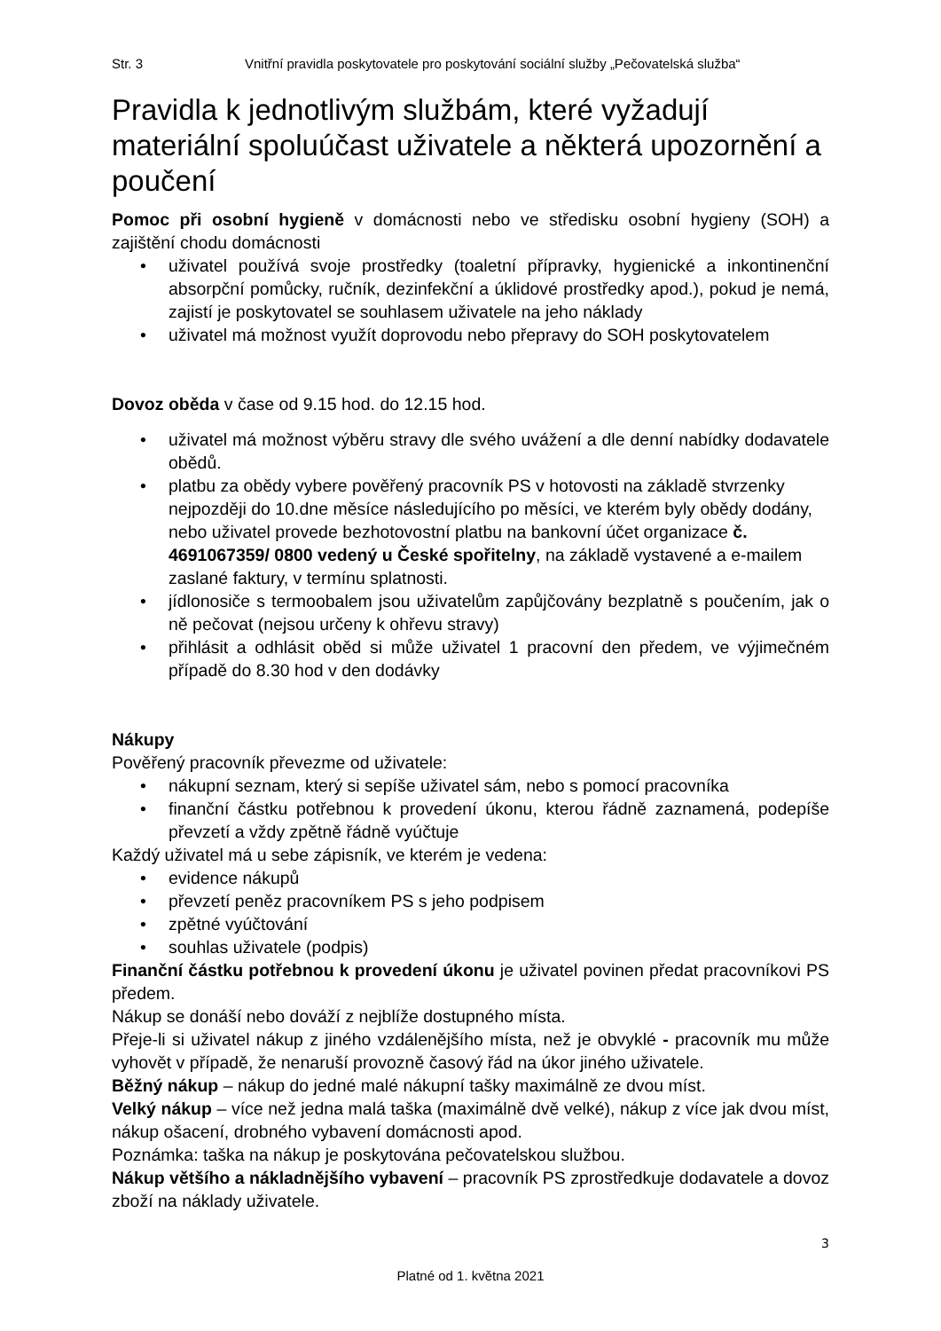Str. 3 Vnitřní pravidla poskytovatele pro poskytování sociální služby „Pečovatelská služba“
Pravidla k jednotlivým službám, které vyžadují materiální spoluúčast uživatele a některá upozornění a poučení
Pomoc při osobní hygieně v domácnosti nebo ve středisku osobní hygieny (SOH) a zajištění chodu domácnosti
• uživatel používá svoje prostředky (toaletní přípravky, hygienické a inkontinenční absorpční pomůcky, ručník, dezinfekční a úklidové prostředky apod.), pokud je nemá, zajistí je poskytovatel se souhlasem uživatele na jeho náklady
• uživatel má možnost využít doprovodu nebo přepravy do SOH poskytovatelem
Dovoz oběda v čase od 9.15 hod. do 12.15 hod.
• uživatel má možnost výběru stravy dle svého uvážení a dle denní nabídky dodavatele obědů.
• platbu za obědy vybere pověřený pracovník PS v hotovosti na základě stvrzenky nejpozději do 10.dne měsíce následujícího po měsíci, ve kterém byly obědy dodány, nebo uživatel provede bezhotovostní platbu na bankovní účet organizace č. 4691067359/ 0800 vedený u České spořitelny, na základě vystavené a e-mailem zaslané faktury, v termínu splatnosti.
• jídlonosiče s termoobalem jsou uživatelům zapůjčovány bezplatně s poučením, jak o ně pečovat (nejsou určeny k ohřevu stravy)
• přihlásit a odhlásit oběd si může uživatel 1 pracovní den předem, ve výjimečném případě do 8.30 hod v den dodávky
Nákupy
Pověřený pracovník převezme od uživatele:
• nákupní seznam, který si sepíše uživatel sám, nebo s pomocí pracovníka
• finanční částku potřebnou k provedení úkonu, kterou řádně zaznamená, podepíše převzetí a vždy zpětně řádně vyúčtuje
Každý uživatel má u sebe zápisník, ve kterém je vedena:
• evidence nákupů
• převzetí peněz pracovníkem PS s jeho podpisem
• zpětné vyúčtování
• souhlas uživatele (podpis)
Finanční částku potřebnou k provedení úkonu je uživatel povinen předat pracovníkovi PS předem.
Nákup se donáší nebo dováží z nejblíže dostupného místa.
Přeje-li si uživatel nákup z jiného vzdálenějšího místa, než je obvyklé - pracovník mu může vyhovět v případě, že nenaruší provozně časový řád na úkor jiného uživatele.
Běžný nákup – nákup do jedné malé nákupní tašky maximálně ze dvou míst.
Velký nákup – více než jedna malá taška (maximálně dvě velké), nákup z více jak dvou míst, nákup ošacení, drobného vybavení domácnosti apod.
Poznámka: taška na nákup je poskytována pečovatelskou službou.
Nákup většího a nákladnějšího vybavení – pracovník PS zprostředkuje dodavatele a dovoz zboží na náklady uživatele.
3
Platné od 1. května 2021